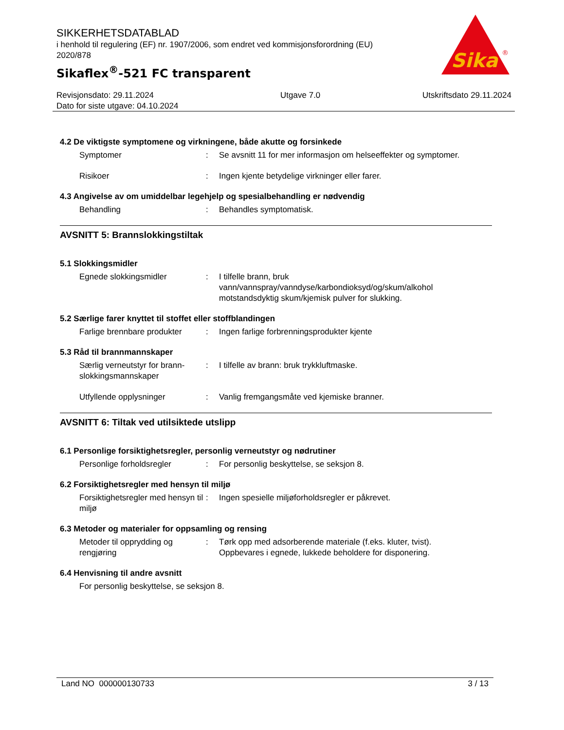SIKKERHETSDATABLAD
i henhold til regulering (EF) nr. 1907/2006, som endret ved kommisjonsforordning (EU) 2020/878
Sikaflex<sup>®</sup>-521 FC transparent
Sika
®
Revisjonsdato: 29.11.2024
Dato for siste utgave: 04.10.2024
Utgave 7.0 Utskriftsdato 29.11.2024
4.2 De viktigste symptomene og virkningene, både akutte og forsinkede
Symptomer : Se avsnitt 11 for mer informasjon om helseeffekter og symptomer.
Risikoer : Ingen kjente betydelige virkninger eller farer.
4.3 Angivelse av om umiddelbar legehjelp og spesialbehandling er nødvendig
Behandling : Behandles symptomatisk.
AVSNITT 5: Brannslokkingstiltak
5.1 Slokkingsmidler
Egnede slokkingsmidler : I tilfelle brann, bruk vann/vannspray/vanndyse/karbondioksyd/og/skum/alkohol motstandsdyktig skum/kjemisk pulver for slukking.
5.2 Særlige farer knyttet til stoffet eller stoffblandingen
Farlige brennbare produkter
: Ingen farlige forbrenningsprodukter kjente
5.3 Råd til brannmannskaper
Særlig verneutstyr for brann­slokkingsmannskaper
: I tilfelle av brann: bruk trykkluftmaske.
Utfyllende opplysninger : Vanlig fremgangsmåte ved kjemiske branner.
AVSNITT 6: Tiltak ved utilsiktede utslipp
6.1 Personlige forsiktighetsregler, personlig verneutstyr og nødrutiner
Personlige forholdsregler : For personlig beskyttelse, se seksjon 8.
6.2 Forsiktighetsregler med hensyn til miljø
Forsiktighetsregler med hen­syn til miljø
: Ingen spesielle miljøforholdsregler er påkrevet.
6.3 Metoder og materialer for oppsamling og rensing
Metoder til opprydding og rengjøring
: Tørk opp med adsorberende materiale (f.eks. kluter, tvist). Oppbevares i egnede, lukkede beholdere for disponering.
6.4 Henvisning til andre avsnitt
For personlig beskyttelse, se seksjon 8.
Land NO 000000130733 3 / 13